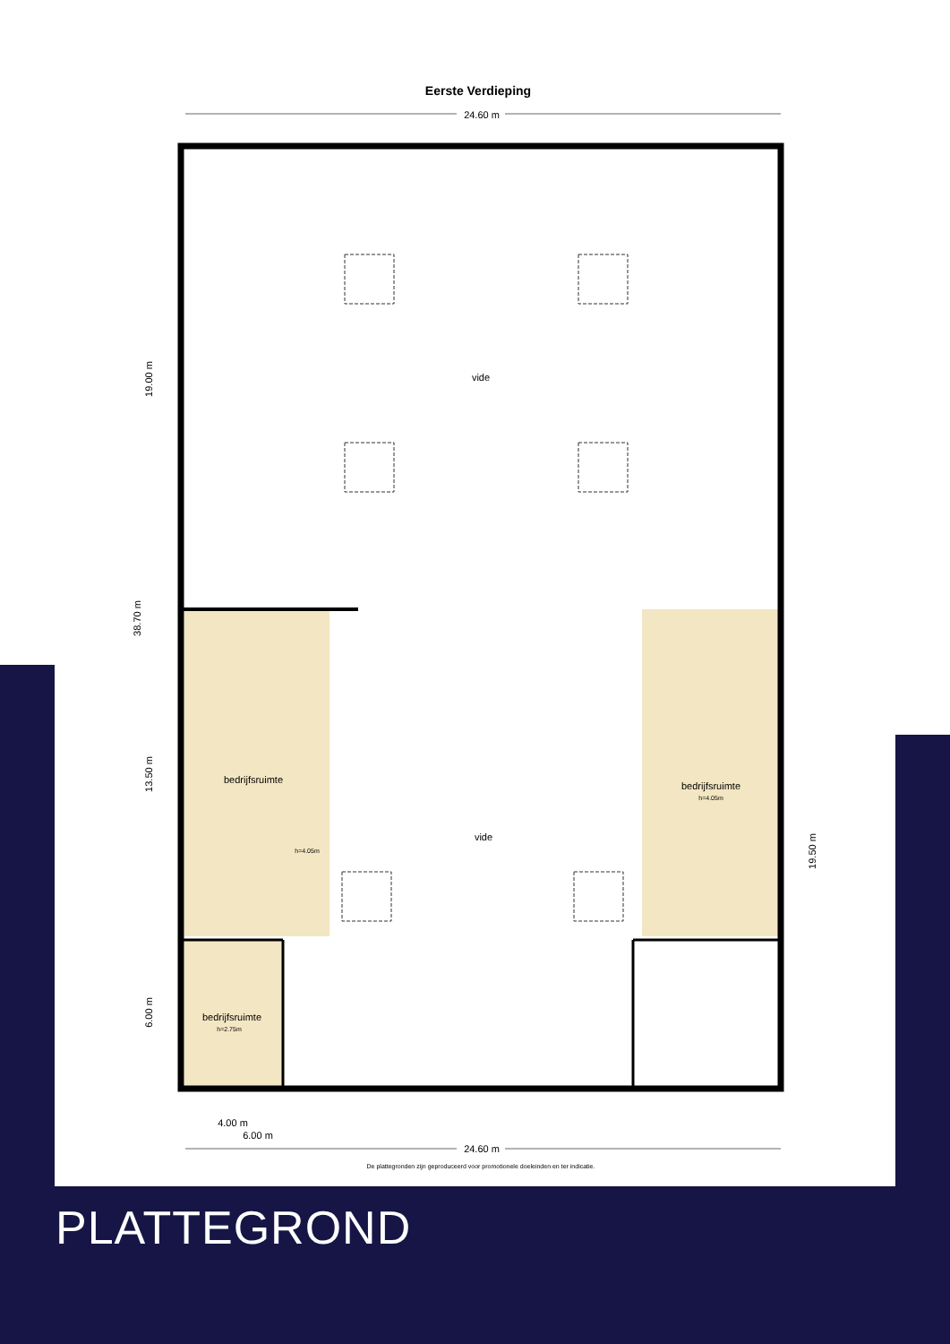Eerste Verdieping
24.60 m
vide
vide
bedrijfsruimte
h=4.05m
bedrijfsruimte
h=4.05m
bedrijfsruimte
h=2.75m
19.00 m
38.70 m
13.50 m
6.00 m
19.50 m
4.00 m
6.00 m
24.60 m
De plattegronden zijn geproduceerd voor promotionele doeleinden en ter indicatie.
PLATTEGROND